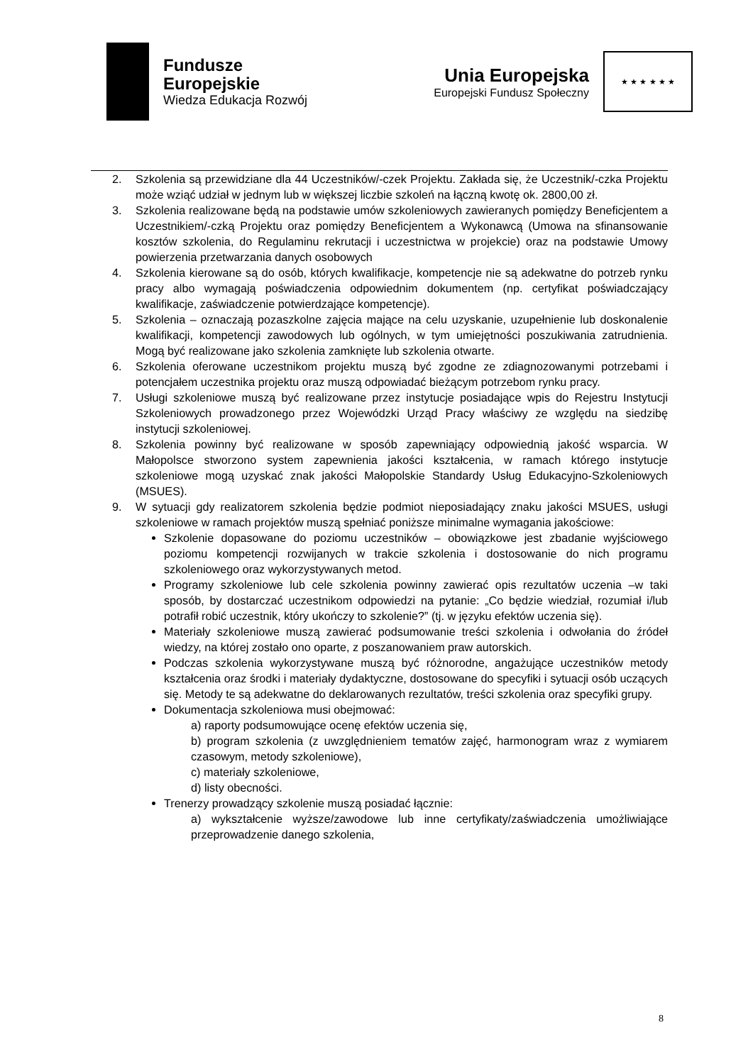Fundusze
Europejskie
Wiedza Edukacja Rozwój
Unia Europejska
Europejski Fundusz Społeczny
★ ★ ★ ★ ★ ★
2. Szkolenia są przewidziane dla 44 Uczestników/-czek Projektu. Zakłada się, że Uczestnik/-czka Projektu może wziąć udział w jednym lub w większej liczbie szkoleń na łączną kwotę ok. 2800,00 zł.
3. Szkolenia realizowane będą na podstawie umów szkoleniowych zawieranych pomiędzy Beneficjentem a Uczestnikiem/-czką Projektu oraz pomiędzy Beneficjentem a Wykonawcą (Umowa na sfinansowanie kosztów szkolenia, do Regulaminu rekrutacji i uczestnictwa w projekcie) oraz na podstawie Umowy powierzenia przetwarzania danych osobowych
4. Szkolenia kierowane są do osób, których kwalifikacje, kompetencje nie są adekwatne do potrzeb rynku pracy albo wymagają poświadczenia odpowiednim dokumentem (np. certyfikat poświadczający kwalifikacje, zaświadczenie potwierdzające kompetencje).
5. Szkolenia – oznaczają pozaszkolne zajęcia mające na celu uzyskanie, uzupełnienie lub doskonalenie kwalifikacji, kompetencji zawodowych lub ogólnych, w tym umiejętności poszukiwania zatrudnienia. Mogą być realizowane jako szkolenia zamknięte lub szkolenia otwarte.
6. Szkolenia oferowane uczestnikom projektu muszą być zgodne ze zdiagnozowanymi potrzebami i potencjałem uczestnika projektu oraz muszą odpowiadać bieżącym potrzebom rynku pracy.
7. Usługi szkoleniowe muszą być realizowane przez instytucje posiadające wpis do Rejestru Instytucji Szkoleniowych prowadzonego przez Wojewódzki Urząd Pracy właściwy ze względu na siedzibę instytucji szkoleniowej.
8. Szkolenia powinny być realizowane w sposób zapewniający odpowiednią jakość wsparcia. W Małopolsce stworzono system zapewnienia jakości kształcenia, w ramach którego instytucje szkoleniowe mogą uzyskać znak jakości Małopolskie Standardy Usług Edukacyjno-Szkoleniowych (MSUES).
9. W sytuacji gdy realizatorem szkolenia będzie podmiot nieposiadający znaku jakości MSUES, usługi szkoleniowe w ramach projektów muszą spełniać poniższe minimalne wymagania jakościowe:
Szkolenie dopasowane do poziomu uczestników – obowiązkowe jest zbadanie wyjściowego poziomu kompetencji rozwijanych w trakcie szkolenia i dostosowanie do nich programu szkoleniowego oraz wykorzystywanych metod.
Programy szkoleniowe lub cele szkolenia powinny zawierać opis rezultatów uczenia –w taki sposób, by dostarczać uczestnikom odpowiedzi na pytanie: „Co będzie wiedział, rozumiał i/lub potrafił robić uczestnik, który ukończy to szkolenie?” (tj. w języku efektów uczenia się).
Materiały szkoleniowe muszą zawierać podsumowanie treści szkolenia i odwołania do źródeł wiedzy, na której zostało ono oparte, z poszanowaniem praw autorskich.
Podczas szkolenia wykorzystywane muszą być różnorodne, angażujące uczestników metody kształcenia oraz środki i materiały dydaktyczne, dostosowane do specyfiki i sytuacji osób uczących się. Metody te są adekwatne do deklarowanych rezultatów, treści szkolenia oraz specyfiki grupy.
Dokumentacja szkoleniowa musi obejmować:
a) raporty podsumowujące ocenę efektów uczenia się,
b) program szkolenia (z uwzględnieniem tematów zajęć, harmonogram wraz z wymiarem czasowym, metody szkoleniowe),
c) materiały szkoleniowe,
d) listy obecności.
Trenerzy prowadzący szkolenie muszą posiadać łącznie:
a) wykształcenie wyższe/zawodowe lub inne certyfikaty/zaświadczenia umożliwiające przeprowadzenie danego szkolenia,
8